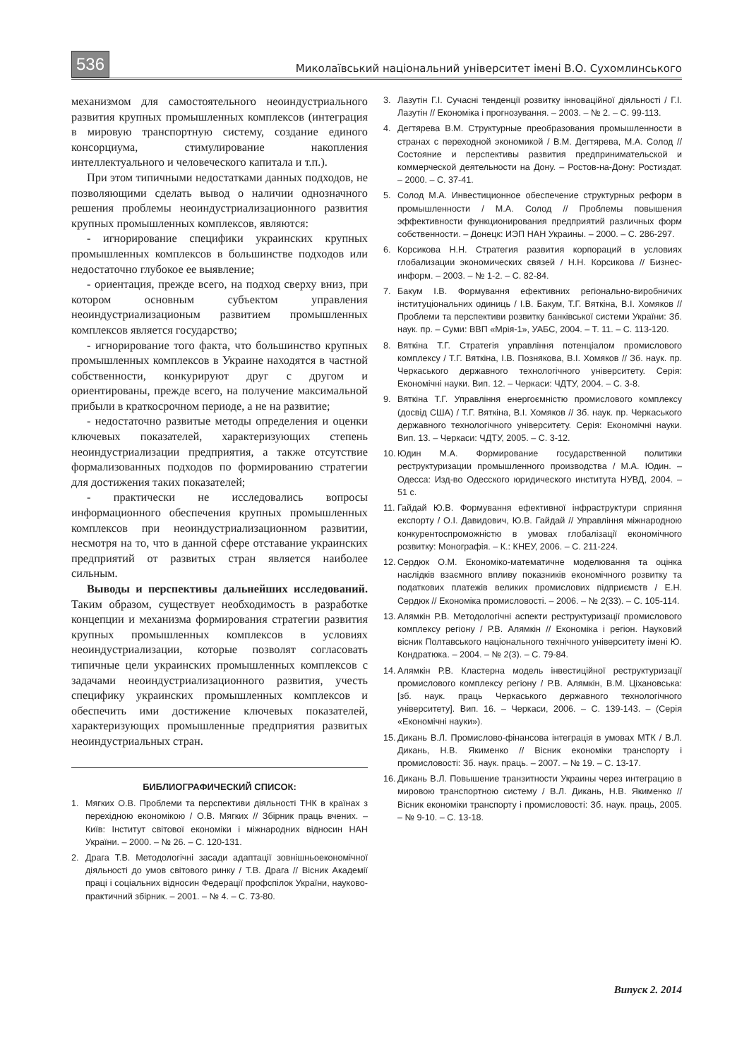536
Миколаївський національний університет імені В.О. Сухомлинського
механизмом для самостоятельного неоиндустриального развития крупных промышленных комплексов (интеграция в мировую транспортную систему, создание единого консорциума, стимулирование накопления интеллектуального и человеческого капитала и т.п.).
При этом типичными недостатками данных подходов, не позволяющими сделать вывод о наличии однозначного решения проблемы неоиндустриализационного развития крупных промышленных комплексов, являются:
- игнорирование специфики украинских крупных промышленных комплексов в большинстве подходов или недостаточно глубокое ее выявление;
- ориентация, прежде всего, на подход сверху вниз, при котором основным субъектом управления неоиндустриализационым развитием промышленных комплексов является государство;
- игнорирование того факта, что большинство крупных промышленных комплексов в Украине находятся в частной собственности, конкурируют друг с другом и ориентированы, прежде всего, на получение максимальной прибыли в краткосрочном периоде, а не на развитие;
- недостаточно развитые методы определения и оценки ключевых показателей, характеризующих степень неоиндустриализации предприятия, а также отсутствие формализованных подходов по формированию стратегии для достижения таких показателей;
- практически не исследовались вопросы информационного обеспечения крупных промышленных комплексов при неоиндустриализационном развитии, несмотря на то, что в данной сфере отставание украинских предприятий от развитых стран является наиболее сильным.
Выводы и перспективы дальнейших исследований. Таким образом, существует необходимость в разработке концепции и механизма формирования стратегии развития крупных промышленных комплексов в условиях неоиндустриализации, которые позволят согласовать типичные цели украинских промышленных комплексов с задачами неоиндустриализационного развития, учесть специфику украинских промышленных комплексов и обеспечить ими достижение ключевых показателей, характеризующих промышленные предприятия развитых неоиндустриальных стран.
БИБЛИОГРАФИЧЕСКИЙ СПИСОК:
1. Мягких О.В. Проблеми та перспективи діяльності ТНК в країнах з перехідною економікою / О.В. Мягких // Збірник праць вчених. – Київ: Інститут світової економіки і міжнародних відносин НАН України. – 2000. – № 26. – С. 120-131.
2. Драга Т.В. Методологічні засади адаптації зовнішньоекономічної діяльності до умов світового ринку / Т.В. Драга // Вісник Академії праці і соціальних відносин Федерації профспілок України, науково-практичний збірник. – 2001. – № 4. – С. 73-80.
3. Лазутін Г.І. Сучасні тенденції розвитку інноваційної діяльності / Г.І. Лазутін // Економіка і прогнозування. – 2003. – № 2. – С. 99-113.
4. Дегтярева В.М. Структурные преобразования промышленности в странах с переходной экономикой / В.М. Дегтярева, М.А. Солод // Состояние и перспективы развития предпринимательской и коммерческой деятельности на Дону. – Ростов-на-Дону: Ростиздат. – 2000. – С. 37-41.
5. Солод М.А. Инвестиционное обеспечение структурных реформ в промышленности / М.А. Солод // Проблемы повышения эффективности функционирования предприятий различных форм собственности. – Донецк: ИЭП НАН Украины. – 2000. – С. 286-297.
6. Корсикова Н.Н. Стратегия развития корпораций в условиях глобализации экономических связей / Н.Н. Корсикова // Бизнес-информ. – 2003. – № 1-2. – С. 82-84.
7. Бакум І.В. Формування ефективних регіонально-виробничих інституціональних одиниць / І.В. Бакум, Т.Г. Вяткіна, В.І. Хомяков // Проблеми та перспективи розвитку банківської системи України: Зб. наук. пр. – Суми: ВВП «Мрія-1», УАБС, 2004. – Т. 11. – С. 113-120.
8. Вяткіна Т.Г. Стратегія управління потенціалом промислового комплексу / Т.Г. Вяткіна, І.В. Познякова, В.І. Хомяков // Зб. наук. пр. Черкаського державного технологічного університету. Серія: Економічні науки. Вип. 12. – Черкаси: ЧДТУ, 2004. – С. 3-8.
9. Вяткіна Т.Г. Управління енергоємністю промислового комплексу (досвід США) / Т.Г. Вяткіна, В.І. Хомяков // Зб. наук. пр. Черкаського державного технологічного університету. Серія: Економічні науки. Вип. 13. – Черкаси: ЧДТУ, 2005. – С. 3-12.
10. Юдин М.А. Формирование государственной политики реструктуризации промышленного производства / М.А. Юдин. – Одесса: Изд-во Одесского юридического института НУВД, 2004. – 51 с.
11. Гайдай Ю.В. Формування ефективної інфраструктури сприяння експорту / О.І. Давидович, Ю.В. Гайдай // Управління міжнародною конкурентоспроможністю в умовах глобалізації економічного розвитку: Монографія. – К.: КНЕУ, 2006. – С. 211-224.
12. Сердюк О.М. Економіко-математичне моделювання та оцінка наслідків взаємного впливу показників економічного розвитку та податкових платежів великих промислових підприємств / Е.Н. Сердюк // Економіка промисловості. – 2006. – № 2(33). – С. 105-114.
13. Алямкін Р.В. Методологічні аспекти реструктуризації промислового комплексу регіону / Р.В. Алямкін // Економіка і регіон. Науковий вісник Полтавського національного технічного університету імені Ю. Кондратюка. – 2004. – № 2(3). – С. 79-84.
14. Алямкін Р.В. Кластерна модель інвестиційної реструктуризації промислового комплексу регіону / Р.В. Алямкін, В.М. Ціхановська: [зб. наук. праць Черкаського державного технологічного університету]. Вип. 16. – Черкаси, 2006. – С. 139-143. – (Серія «Економічні науки»).
15. Дикань В.Л. Промислово-фінансова інтеграція в умовах МТК / В.Л. Дикань, Н.В. Якименко // Вісник економіки транспорту і промисловості: Зб. наук. праць. – 2007. – № 19. – С. 13-17.
16. Дикань В.Л. Повышение транзитности Украины через интеграцию в мировою транспортною систему / В.Л. Дикань, Н.В. Якименко // Вісник економіки транспорту і промисловості: Зб. наук. праць, 2005. – № 9-10. – С. 13-18.
Випуск 2. 2014